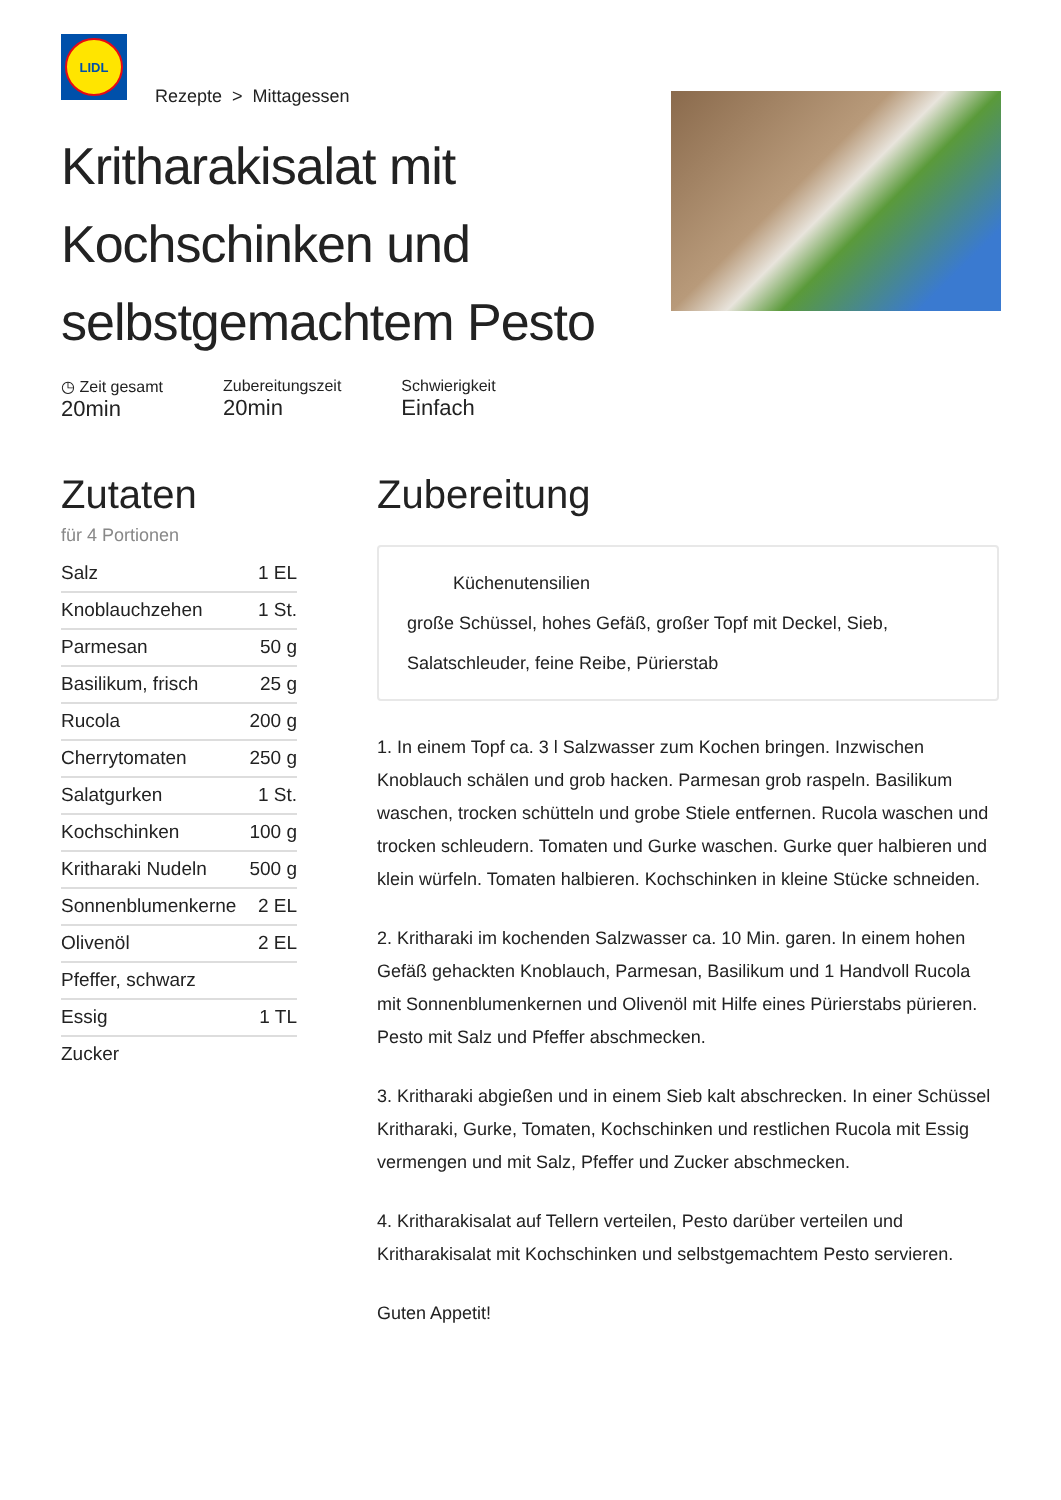LIDL
Rezepte > Mittagessen
Kritharakisalat mit Kochschinken und selbstgemachtem Pesto
◷ Zeit gesamt
20min
Zubereitungszeit
20min
Schwierigkeit
Einfach
Zutaten
für 4 Portionen
| Salz | 1 EL |
| Knoblauchzehen | 1 St. |
| Parmesan | 50 g |
| Basilikum, frisch | 25 g |
| Rucola | 200 g |
| Cherrytomaten | 250 g |
| Salatgurken | 1 St. |
| Kochschinken | 100 g |
| Kritharaki Nudeln | 500 g |
| Sonnenblumenkerne | 2 EL |
| Olivenöl | 2 EL |
| Pfeffer, schwarz | |
| Essig | 1 TL |
| Zucker | |
Zubereitung
Küchenutensilien
große Schüssel, hohes Gefäß, großer Topf mit Deckel, Sieb, Salatschleuder, feine Reibe, Pürierstab
1. In einem Topf ca. 3 l Salzwasser zum Kochen bringen. Inzwischen Knoblauch schälen und grob hacken. Parmesan grob raspeln. Basilikum waschen, trocken schütteln und grobe Stiele entfernen. Rucola waschen und trocken schleudern. Tomaten und Gurke waschen. Gurke quer halbieren und klein würfeln. Tomaten halbieren. Kochschinken in kleine Stücke schneiden.
2. Kritharaki im kochenden Salzwasser ca. 10 Min. garen. In einem hohen Gefäß gehackten Knoblauch, Parmesan, Basilikum und 1 Handvoll Rucola mit Sonnenblumenkernen und Olivenöl mit Hilfe eines Pürierstabs pürieren. Pesto mit Salz und Pfeffer abschmecken.
3. Kritharaki abgießen und in einem Sieb kalt abschrecken. In einer Schüssel Kritharaki, Gurke, Tomaten, Kochschinken und restlichen Rucola mit Essig vermengen und mit Salz, Pfeffer und Zucker abschmecken.
4. Kritharakisalat auf Tellern verteilen, Pesto darüber verteilen und Kritharakisalat mit Kochschinken und selbstgemachtem Pesto servieren.
Guten Appetit!